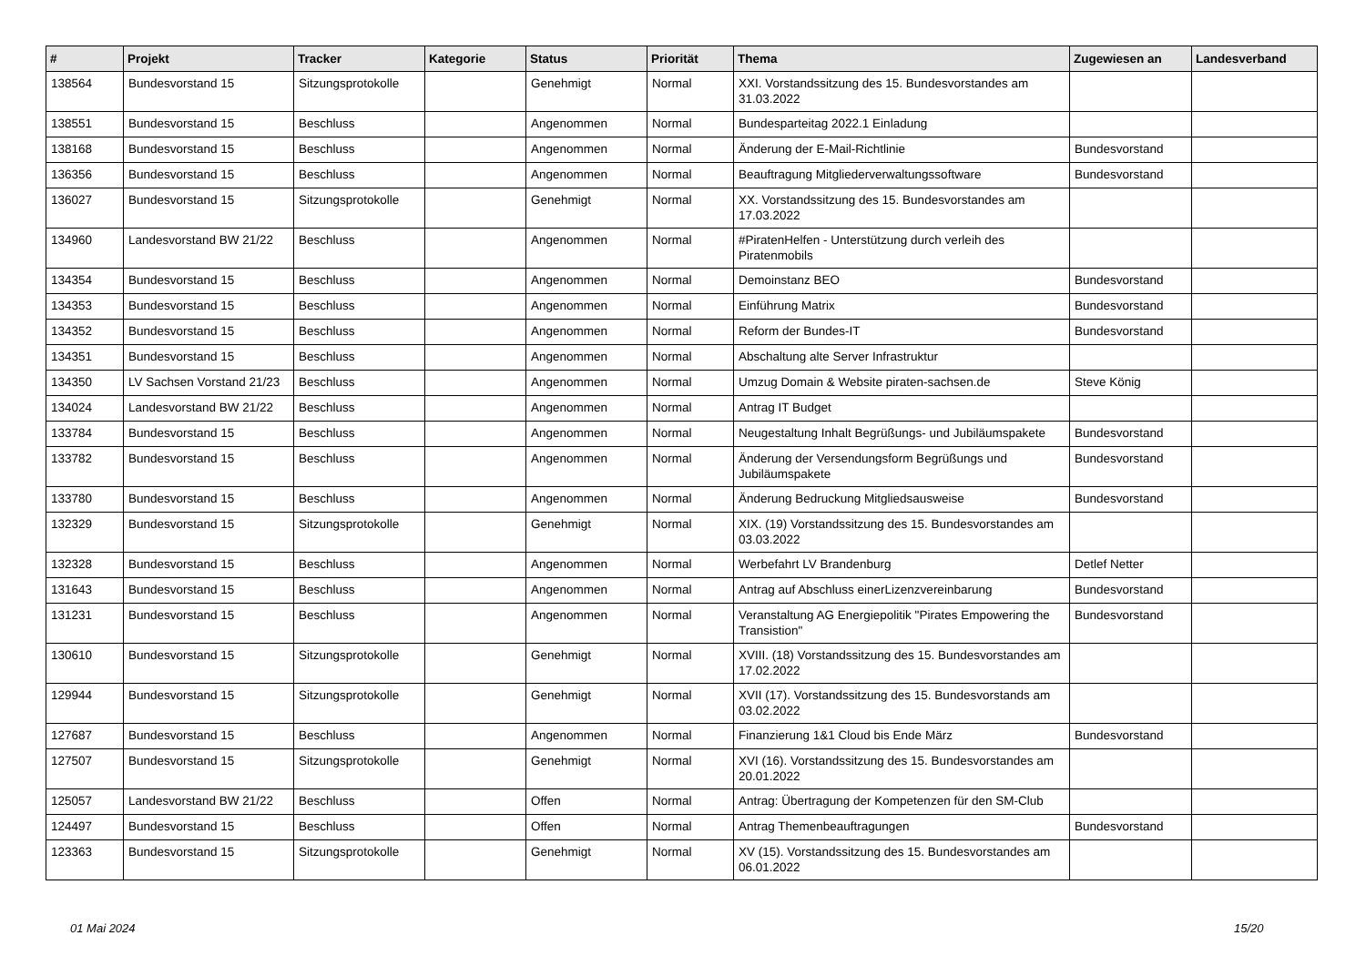| # | Projekt | Tracker | Kategorie | Status | Priorität | Thema | Zugewiesen an | Landesverband |
| --- | --- | --- | --- | --- | --- | --- | --- | --- |
| 138564 | Bundesvorstand 15 | Sitzungsprotokolle | | Genehmigt | Normal | XXI. Vorstandssitzung des 15. Bundesvorstandes am 31.03.2022 | | |
| 138551 | Bundesvorstand 15 | Beschluss | | Angenommen | Normal | Bundesparteitag 2022.1 Einladung | | |
| 138168 | Bundesvorstand 15 | Beschluss | | Angenommen | Normal | Änderung der E-Mail-Richtlinie | Bundesvorstand | |
| 136356 | Bundesvorstand 15 | Beschluss | | Angenommen | Normal | Beauftragung Mitgliederverwaltungssoftware | Bundesvorstand | |
| 136027 | Bundesvorstand 15 | Sitzungsprotokolle | | Genehmigt | Normal | XX. Vorstandssitzung des 15. Bundesvorstandes am 17.03.2022 | | |
| 134960 | Landesvorstand BW 21/22 | Beschluss | | Angenommen | Normal | #PiratenHelfen - Unterstützung durch verleih des Piratenmobils | | |
| 134354 | Bundesvorstand 15 | Beschluss | | Angenommen | Normal | Demoinstanz BEO | Bundesvorstand | |
| 134353 | Bundesvorstand 15 | Beschluss | | Angenommen | Normal | Einführung Matrix | Bundesvorstand | |
| 134352 | Bundesvorstand 15 | Beschluss | | Angenommen | Normal | Reform der Bundes-IT | Bundesvorstand | |
| 134351 | Bundesvorstand 15 | Beschluss | | Angenommen | Normal | Abschaltung alte Server Infrastruktur | | |
| 134350 | LV Sachsen Vorstand 21/23 | Beschluss | | Angenommen | Normal | Umzug Domain & Website piraten-sachsen.de | Steve König | |
| 134024 | Landesvorstand BW 21/22 | Beschluss | | Angenommen | Normal | Antrag IT Budget | | |
| 133784 | Bundesvorstand 15 | Beschluss | | Angenommen | Normal | Neugestaltung Inhalt Begrüßungs- und Jubiläumspakete | Bundesvorstand | |
| 133782 | Bundesvorstand 15 | Beschluss | | Angenommen | Normal | Änderung der Versendungsform Begrüßungs und Jubiläumspakete | Bundesvorstand | |
| 133780 | Bundesvorstand 15 | Beschluss | | Angenommen | Normal | Änderung Bedruckung Mitgliedsausweise | Bundesvorstand | |
| 132329 | Bundesvorstand 15 | Sitzungsprotokolle | | Genehmigt | Normal | XIX. (19) Vorstandssitzung des 15. Bundesvorstandes am 03.03.2022 | | |
| 132328 | Bundesvorstand 15 | Beschluss | | Angenommen | Normal | Werbefahrt LV Brandenburg | Detlef Netter | |
| 131643 | Bundesvorstand 15 | Beschluss | | Angenommen | Normal | Antrag auf Abschluss einerLizenzvereinbarung | Bundesvorstand | |
| 131231 | Bundesvorstand 15 | Beschluss | | Angenommen | Normal | Veranstaltung AG Energiepolitik "Pirates Empowering the Transistion" | Bundesvorstand | |
| 130610 | Bundesvorstand 15 | Sitzungsprotokolle | | Genehmigt | Normal | XVIII. (18) Vorstandssitzung des 15. Bundesvorstandes am 17.02.2022 | | |
| 129944 | Bundesvorstand 15 | Sitzungsprotokolle | | Genehmigt | Normal | XVII (17). Vorstandssitzung des 15. Bundesvorstands am 03.02.2022 | | |
| 127687 | Bundesvorstand 15 | Beschluss | | Angenommen | Normal | Finanzierung 1&1 Cloud bis Ende März | Bundesvorstand | |
| 127507 | Bundesvorstand 15 | Sitzungsprotokolle | | Genehmigt | Normal | XVI (16). Vorstandssitzung des 15. Bundesvorstandes am 20.01.2022 | | |
| 125057 | Landesvorstand BW 21/22 | Beschluss | | Offen | Normal | Antrag: Übertragung der Kompetenzen für den SM-Club | | |
| 124497 | Bundesvorstand 15 | Beschluss | | Offen | Normal | Antrag Themenbeauftragungen | Bundesvorstand | |
| 123363 | Bundesvorstand 15 | Sitzungsprotokolle | | Genehmigt | Normal | XV (15). Vorstandssitzung des 15. Bundesvorstandes am 06.01.2022 | | |
01 Mai 2024 15/20